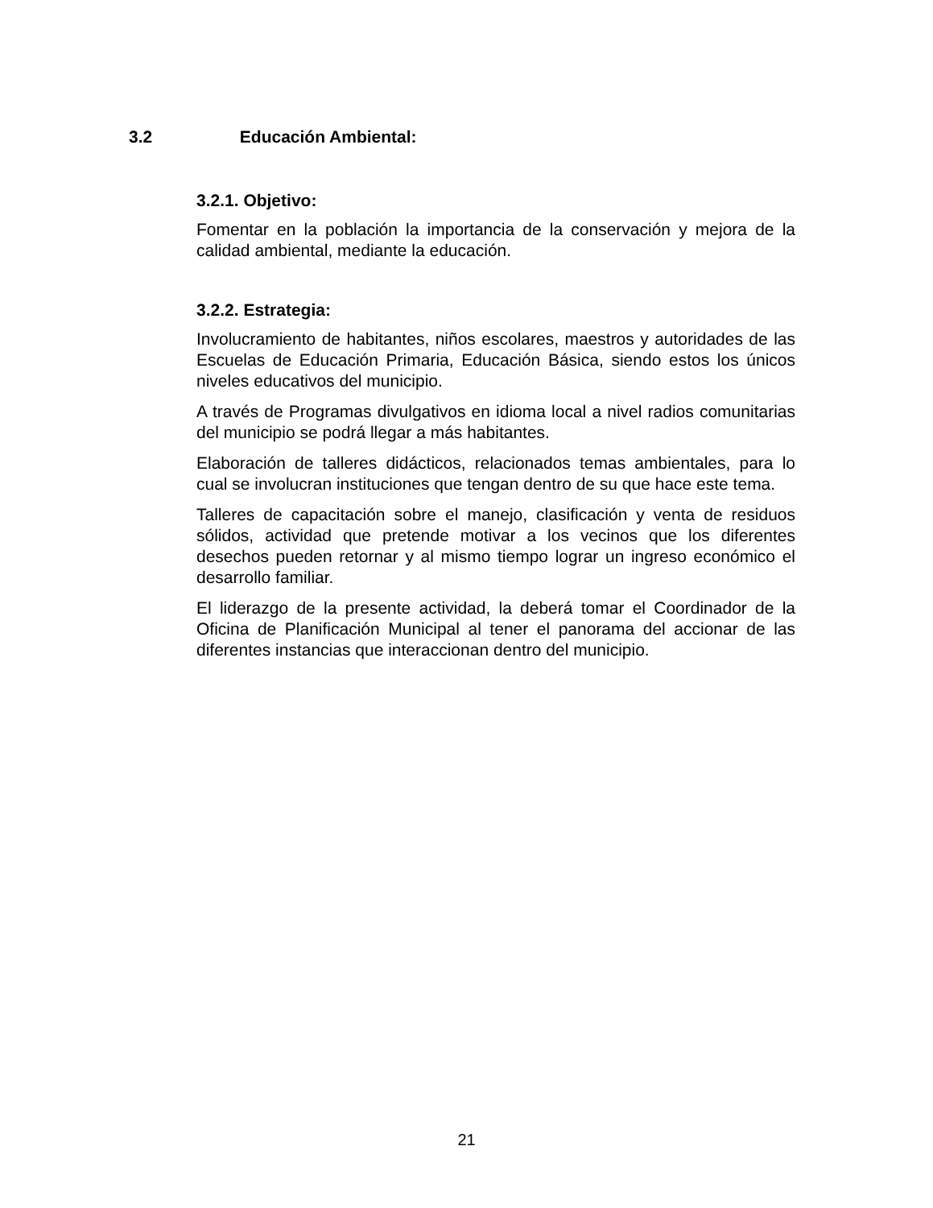3.2 Educación Ambiental:
3.2.1. Objetivo:
Fomentar en la población la importancia de la conservación y mejora de la calidad ambiental, mediante la educación.
3.2.2. Estrategia:
Involucramiento de habitantes, niños escolares, maestros y autoridades de las Escuelas de Educación Primaria, Educación Básica, siendo estos los únicos niveles educativos del municipio.
A través de Programas divulgativos en idioma local a nivel radios comunitarias del municipio se podrá llegar a más habitantes.
Elaboración de talleres didácticos, relacionados temas ambientales, para lo cual se involucran instituciones que tengan dentro de su que hace este tema.
Talleres de capacitación sobre el manejo, clasificación y venta de residuos sólidos, actividad que pretende motivar a los vecinos que los diferentes desechos pueden retornar y al mismo tiempo lograr un ingreso económico el desarrollo familiar.
El liderazgo de la presente actividad, la deberá tomar el Coordinador de la Oficina de Planificación Municipal al tener el panorama del accionar de las diferentes instancias que interaccionan dentro del municipio.
21